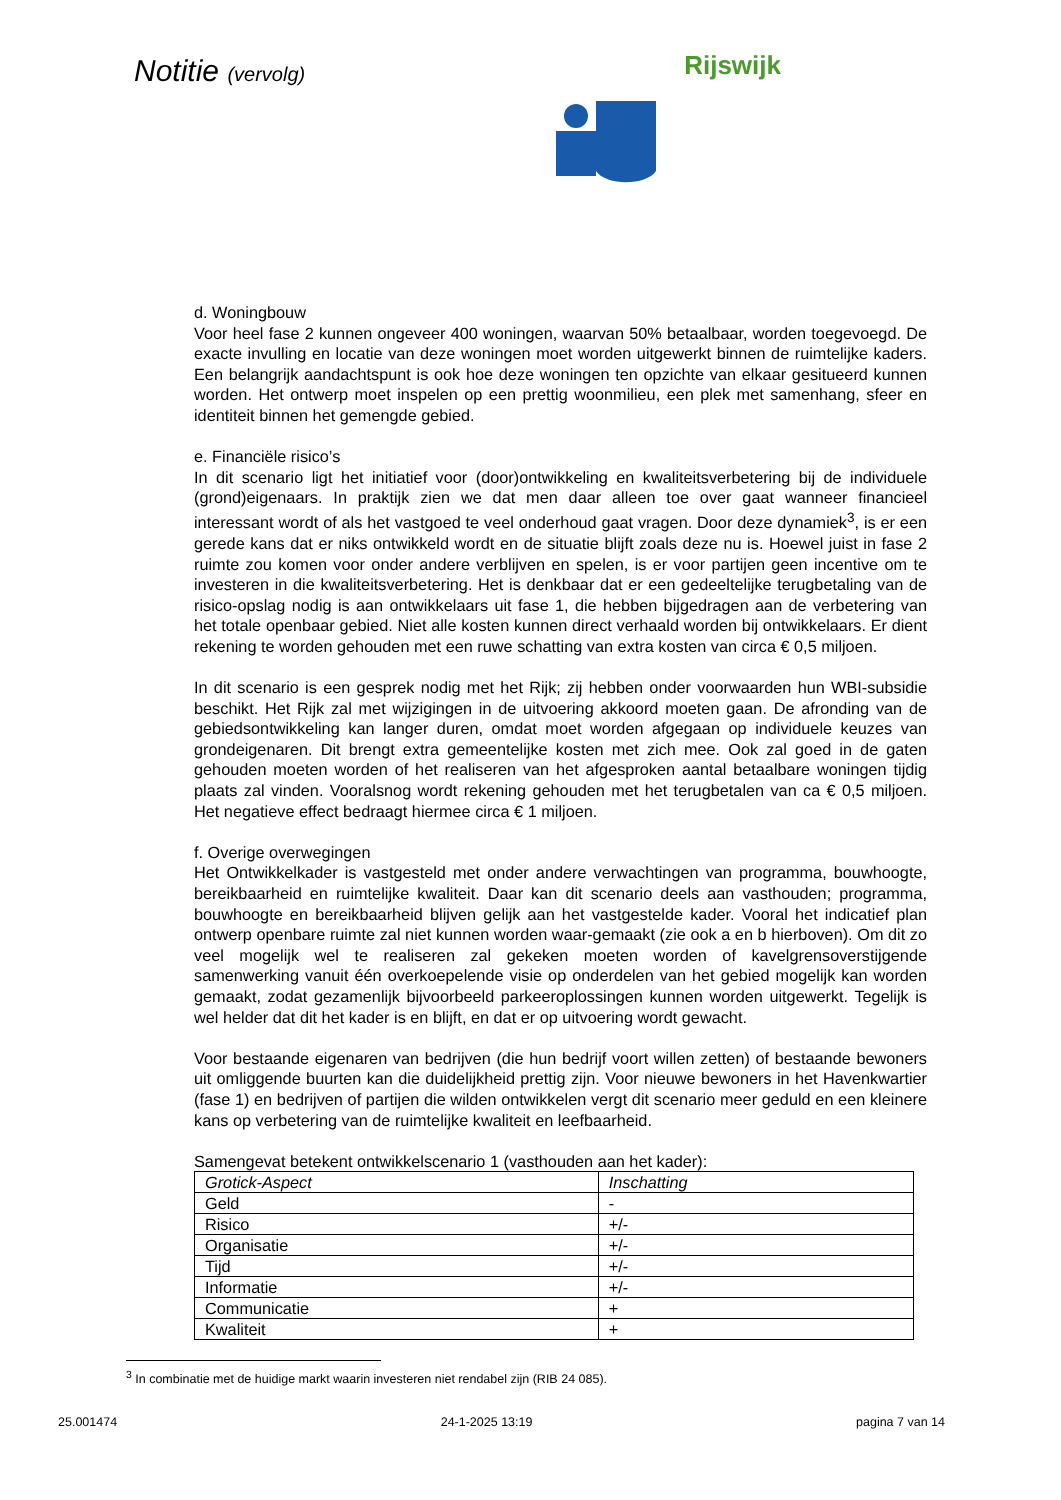Notitie (vervolg)
Rijswijk
d. Woningbouw
Voor heel fase 2 kunnen ongeveer 400 woningen, waarvan 50% betaalbaar, worden toegevoegd. De exacte invulling en locatie van deze woningen moet worden uitgewerkt binnen de ruimtelijke kaders. Een belangrijk aandachtspunt is ook hoe deze woningen ten opzichte van elkaar gesitueerd kunnen worden. Het ontwerp moet inspelen op een prettig woonmilieu, een plek met samenhang, sfeer en identiteit binnen het gemengde gebied.
e. Financiële risico’s
In dit scenario ligt het initiatief voor (door)ontwikkeling en kwaliteitsverbetering bij de individuele (grond)eigenaars. In praktijk zien we dat men daar alleen toe over gaat wanneer financieel interessant wordt of als het vastgoed te veel onderhoud gaat vragen. Door deze dynamiek<sup>3</sup>, is er een gerede kans dat er niks ontwikkeld wordt en de situatie blijft zoals deze nu is. Hoewel juist in fase 2 ruimte zou komen voor onder andere verblijven en spelen, is er voor partijen geen incentive om te investeren in die kwaliteitsverbetering. Het is denkbaar dat er een gedeeltelijke terugbetaling van de risico-opslag nodig is aan ontwikkelaars uit fase 1, die hebben bijgedragen aan de verbetering van het totale openbaar gebied. Niet alle kosten kunnen direct verhaald worden bij ontwikkelaars. Er dient rekening te worden gehouden met een ruwe schatting van extra kosten van circa € 0,5 miljoen.
In dit scenario is een gesprek nodig met het Rijk; zij hebben onder voorwaarden hun WBI-subsidie beschikt. Het Rijk zal met wijzigingen in de uitvoering akkoord moeten gaan. De afronding van de gebiedsontwikkeling kan langer duren, omdat moet worden afgegaan op individuele keuzes van grondeigenaren. Dit brengt extra gemeentelijke kosten met zich mee. Ook zal goed in de gaten gehouden moeten worden of het realiseren van het afgesproken aantal betaalbare woningen tijdig plaats zal vinden. Vooralsnog wordt rekening gehouden met het terugbetalen van ca € 0,5 miljoen. Het negatieve effect bedraagt hiermee circa € 1 miljoen.
f. Overige overwegingen
Het Ontwikkelkader is vastgesteld met onder andere verwachtingen van programma, bouwhoogte, bereikbaarheid en ruimtelijke kwaliteit. Daar kan dit scenario deels aan vasthouden; programma, bouwhoogte en bereikbaarheid blijven gelijk aan het vastgestelde kader. Vooral het indicatief plan ontwerp openbare ruimte zal niet kunnen worden waar-gemaakt (zie ook a en b hierboven). Om dit zo veel mogelijk wel te realiseren zal gekeken moeten worden of kavelgrensoverstijgende samenwerking vanuit één overkoepelende visie op onderdelen van het gebied mogelijk kan worden gemaakt, zodat gezamenlijk bijvoorbeeld parkeeroplossingen kunnen worden uitgewerkt. Tegelijk is wel helder dat dit het kader is en blijft, en dat er op uitvoering wordt gewacht.
Voor bestaande eigenaren van bedrijven (die hun bedrijf voort willen zetten) of bestaande bewoners uit omliggende buurten kan die duidelijkheid prettig zijn. Voor nieuwe bewoners in het Havenkwartier (fase 1) en bedrijven of partijen die wilden ontwikkelen vergt dit scenario meer geduld en een kleinere kans op verbetering van de ruimtelijke kwaliteit en leefbaarheid.
Samengevat betekent ontwikkelscenario 1 (vasthouden aan het kader):
| Grotick-Aspect | Inschatting |
| --- | --- |
| Geld | - |
| Risico | +/- |
| Organisatie | +/- |
| Tijd | +/- |
| Informatie | +/- |
| Communicatie | + |
| Kwaliteit | + |
<sup>3</sup> In combinatie met de huidige markt waarin investeren niet rendabel zijn (RIB 24 085).
25.001474 24-1-2025 13:19 pagina 7 van 14